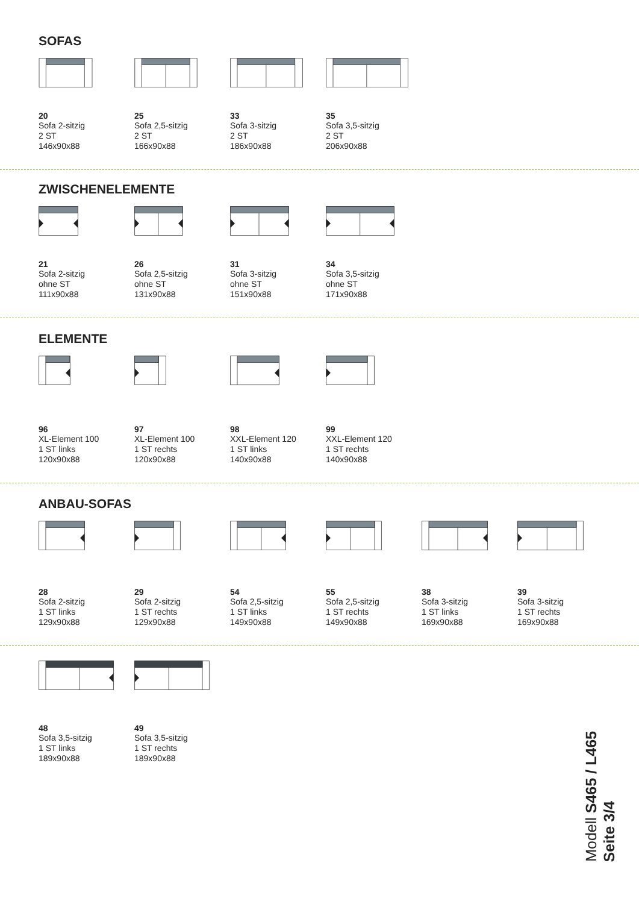SOFAS
20
Sofa 2-sitzig
2 ST
146x90x88
25
Sofa 2,5-sitzig
2 ST
166x90x88
33
Sofa 3-sitzig
2 ST
186x90x88
35
Sofa 3,5-sitzig
2 ST
206x90x88
ZWISCHENELEMENTE
21
Sofa 2-sitzig
ohne ST
111x90x88
26
Sofa 2,5-sitzig
ohne ST
131x90x88
31
Sofa 3-sitzig
ohne ST
151x90x88
34
Sofa 3,5-sitzig
ohne ST
171x90x88
ELEMENTE
96
XL-Element 100
1 ST links
120x90x88
97
XL-Element 100
1 ST rechts
120x90x88
98
XXL-Element 120
1 ST links
140x90x88
99
XXL-Element 120
1 ST rechts
140x90x88
ANBAU-SOFAS
28
Sofa 2-sitzig
1 ST links
129x90x88
29
Sofa 2-sitzig
1 ST rechts
129x90x88
54
Sofa 2,5-sitzig
1 ST links
149x90x88
55
Sofa 2,5-sitzig
1 ST rechts
149x90x88
38
Sofa 3-sitzig
1 ST links
169x90x88
39
Sofa 3-sitzig
1 ST rechts
169x90x88
48
Sofa 3,5-sitzig
1 ST links
189x90x88
49
Sofa 3,5-sitzig
1 ST rechts
189x90x88
Modell S465 / L465
Seite 3/4